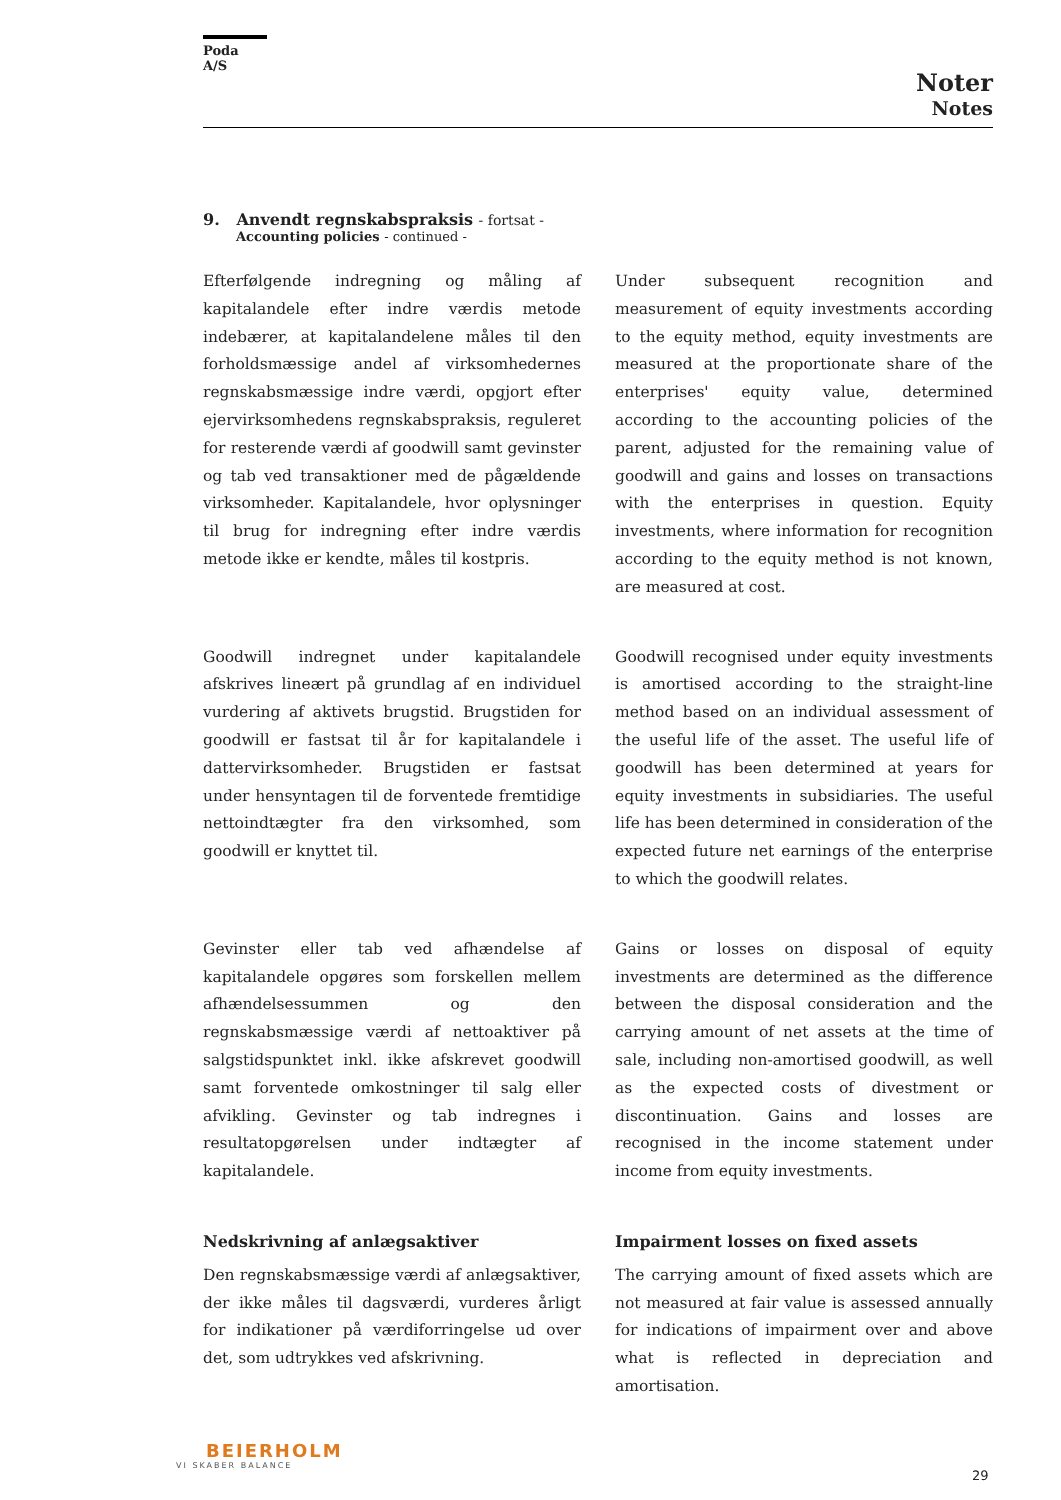Poda A/S
Noter
Notes
9. Anvendt regnskabspraksis - fortsat -
Accounting policies - continued -
Efterfølgende indregning og måling af kapitalandele efter indre værdis metode indebærer, at kapitalandelene måles til den forholdsmæssige andel af virksomhedernes regnskabsmæssige indre værdi, opgjort efter ejervirksomhedens regnskabspraksis, reguleret for resterende værdi af goodwill samt gevinster og tab ved transaktioner med de pågældende virksomheder. Kapitalandele, hvor oplysninger til brug for indregning efter indre værdis metode ikke er kendte, måles til kostpris.
Under subsequent recognition and measurement of equity investments according to the equity method, equity investments are measured at the proportionate share of the enterprises' equity value, determined according to the accounting policies of the parent, adjusted for the remaining value of goodwill and gains and losses on transactions with the enterprises in question. Equity investments, where information for recognition according to the equity method is not known, are measured at cost.
Goodwill indregnet under kapitalandele afskrives lineært på grundlag af en individuel vurdering af aktivets brugstid. Brugstiden for goodwill er fastsat til år for kapitalandele i dattervirksomheder. Brugstiden er fastsat under hensyntagen til de forventede fremtidige nettoindtægter fra den virksomhed, som goodwill er knyttet til.
Goodwill recognised under equity investments is amortised according to the straight-line method based on an individual assessment of the useful life of the asset. The useful life of goodwill has been determined at years for equity investments in subsidiaries. The useful life has been determined in consideration of the expected future net earnings of the enterprise to which the goodwill relates.
Gevinster eller tab ved afhændelse af kapitalandele opgøres som forskellen mellem afhændelsessummen og den regnskabsmæssige værdi af nettoaktiver på salgstidspunktet inkl. ikke afskrevet goodwill samt forventede omkostninger til salg eller afvikling. Gevinster og tab indregnes i resultatopgørelsen under indtægter af kapitalandele.
Gains or losses on disposal of equity investments are determined as the difference between the disposal consideration and the carrying amount of net assets at the time of sale, including non-amortised goodwill, as well as the expected costs of divestment or discontinuation. Gains and losses are recognised in the income statement under income from equity investments.
Nedskrivning af anlægsaktiver
Den regnskabsmæssige værdi af anlægsaktiver, der ikke måles til dagsværdi, vurderes årligt for indikationer på værdiforringelse ud over det, som udtrykkes ved afskrivning.
Impairment losses on fixed assets
The carrying amount of fixed assets which are not measured at fair value is assessed annually for indications of impairment over and above what is reflected in depreciation and amortisation.
BEIERHOLM
VI SKABER BALANCE
29